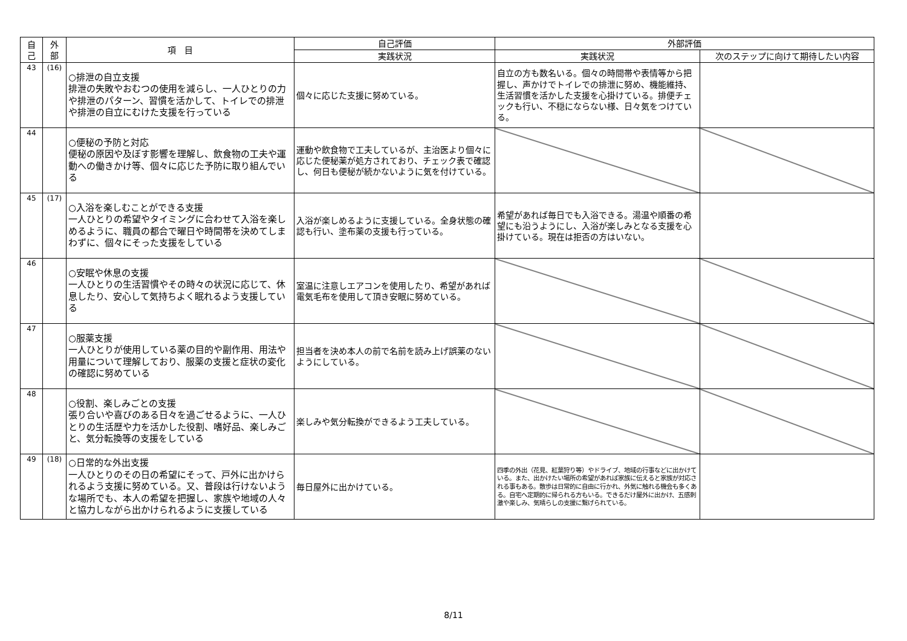| 自 己 | 外 部 | 項 目 | 自己評価 | 外部評価 | |
| --- | --- | --- | --- | --- | --- |
| | | | 実践状況 | 実践状況 | 次のステップに向けて期待したい内容 |
| 43 | (16) | ○排泄の自立支援 排泄の失敗やおむつの使用を減らし、一人ひとりの力や排泄のパターン、習慣を活かして、トイレでの排泄や排泄の自立にむけた支援を行っている | 個々に応じた支援に努めている。 | 自立の方も数名いる。個々の時間帯や表情等から把握し、声かけでトイレでの排泄に努め、機能維持、生活習慣を活かした支援を心掛けている。排便チェックも行い、不穏にならない様、日々気をつけている。 | |
| 44 | | ○便秘の予防と対応 便秘の原因や及ぼす影響を理解し、飲食物の工夫や運動への働きかけ等、個々に応じた予防に取り組んでいる | 運動や飲食物で工夫しているが、主治医より個々に応じた便秘薬が処方されており、チェック表で確認し、何日も便秘が続かないように気を付けている。 | | |
| 45 | (17) | ○入浴を楽しむことができる支援 一人ひとりの希望やタイミングに合わせて入浴を楽しめるように、職員の都合で曜日や時間帯を決めてしまわずに、個々にそった支援をしている | 入浴が楽しめるように支援している。全身状態の確認も行い、塗布薬の支援も行っている。 | 希望があれば毎日でも入浴できる。湯温や順番の希望にも沿うようにし、入浴が楽しみとなる支援を心掛けている。現在は拒否の方はいない。 | |
| 46 | | ○安眠や休息の支援 一人ひとりの生活習慣やその時々の状況に応じて、休息したり、安心して気持ちよく眠れるよう支援している | 室温に注意しエアコンを使用したり、希望があれば電気毛布を使用して頂き安眠に努めている。 | | |
| 47 | | ○服薬支援 一人ひとりが使用している薬の目的や副作用、用法や用量について理解しており、服薬の支援と症状の変化の確認に努めている | 担当者を決め本人の前で名前を読み上げ誤薬のないようにしている。 | | |
| 48 | | ○役割、楽しみごとの支援 張り合いや喜びのある日々を過ごせるように、一人ひとりの生活歴や力を活かした役割、嗜好品、楽しみごと、気分転換等の支援をしている | 楽しみや気分転換ができるよう工夫している。 | | |
| 49 | (18) | ○日常的な外出支援 一人ひとりのその日の希望にそって、戸外に出かけられるよう支援に努めている。又、普段は行けないような場所でも、本人の希望を把握し、家族や地域の人々と協力しながら出かけられるように支援している | 毎日屋外に出かけている。 | 四季の外出（花見、紅葉狩り等）やドライブ、地域の行事などに出かけている。また、出かけたい場所の希望があれば家族に伝えると家族が対応される事もある。散歩は日常的に自由に行かれ、外気に触れる機会も多くある。自宅へ定期的に帰られる方もいる。できるだけ屋外に出かけ、五感刺激や楽しみ、気晴らしの支援に繋げられている。 | |
8/11